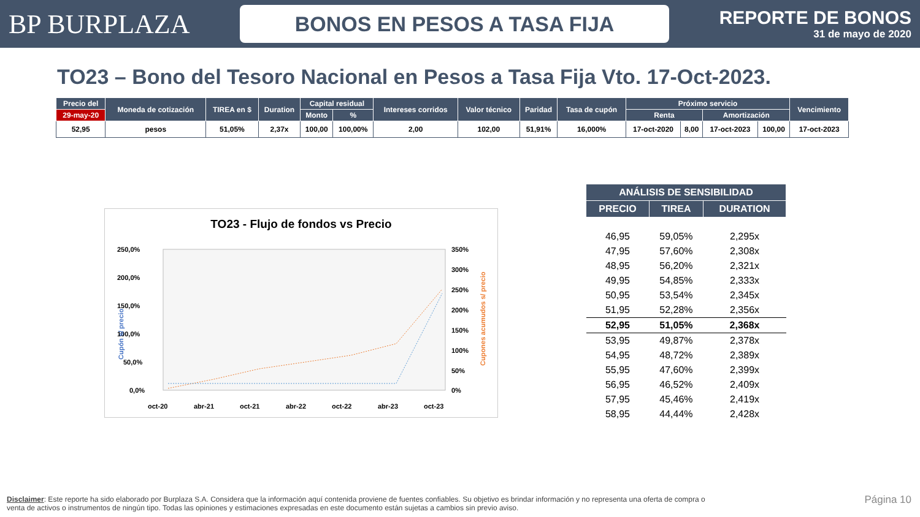BP BURPLAZA
BONOS EN PESOS A TASA FIJA
REPORTE DE BONOS
31 de mayo de 2020
TO23 – Bono del Tesoro Nacional en Pesos a Tasa Fija Vto. 17-Oct-2023.
| Precio del | Moneda de cotización | TIREA en $ | Duration | Capital residual | | Intereses corridos | Valor técnico | Paridad | Tasa de cupón | Próximo servicio | | | | Vencimiento |
| --- | --- | --- | --- | --- | --- | --- | --- | --- | --- | --- | --- | --- | --- | --- |
| 29-may-20 | | | | Monto | % | | | | | Renta | | Amortización | | |
| 52,95 | pesos | 51,05% | 2,37x | 100,00 | 100,00% | 2,00 | 102,00 | 51,91% | 16,000% | 17-oct-2020 | 8,00 | 17-oct-2023 | 100,00 | 17-oct-2023 |
TO23 - Flujo de fondos vs Precio
250,0%
200,0%
150,0%
100,0%
50,0%
0,0%
350%
300%
250%
200%
150%
100%
50%
0%
Cupón s/ precio
Cupones acumudos s/ precio
oct-20
abr-21
oct-21
abr-22
oct-22
abr-23
oct-23
| ANÁLISIS DE SENSIBILIDAD | | |
| --- | --- | --- |
| PRECIO | TIREA | DURATION |
| 46,95 | 59,05% | 2,295x |
| 47,95 | 57,60% | 2,308x |
| 48,95 | 56,20% | 2,321x |
| 49,95 | 54,85% | 2,333x |
| 50,95 | 53,54% | 2,345x |
| 51,95 | 52,28% | 2,356x |
| 52,95 | 51,05% | 2,368x |
| 53,95 | 49,87% | 2,378x |
| 54,95 | 48,72% | 2,389x |
| 55,95 | 47,60% | 2,399x |
| 56,95 | 46,52% | 2,409x |
| 57,95 | 45,46% | 2,419x |
| 58,95 | 44,44% | 2,428x |
Disclaimer: Este reporte ha sido elaborado por Burplaza S.A. Considera que la información aquí contenida proviene de fuentes confiables. Su objetivo es brindar información y no representa una oferta de compra o venta de activos o instrumentos de ningún tipo. Todas las opiniones y estimaciones expresadas en este documento están sujetas a cambios sin previo aviso.
Página 10